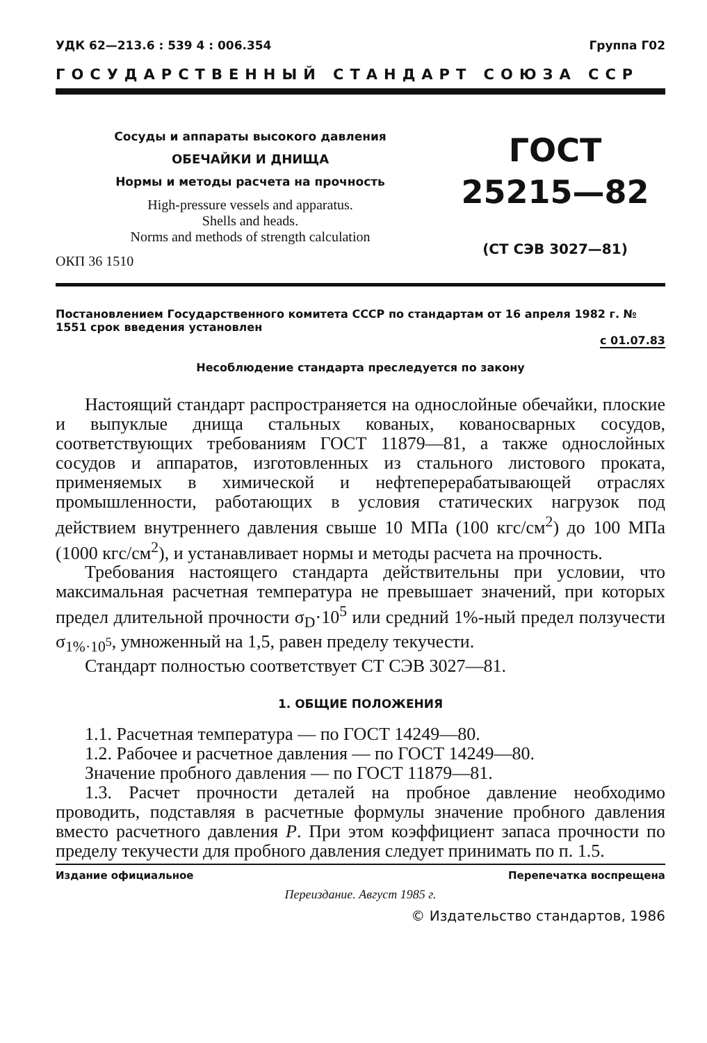УДК 62—213.6 : 539 4 : 006.354 Группа Г02
ГОСУДАРСТВЕННЫЙ СТАНДАРТ СОЮЗА ССР
Сосуды и аппараты высокого давления
ОБЕЧАЙКИ И ДНИЩА
Нормы и методы расчета на прочность
High-pressure vessels and apparatus.
Shells and heads.
Norms and methods of strength calculation
ОКП 36 1510
ГОСТ
25215—82
(СТ СЭВ 3027—81)
Постановлением Государственного комитета СССР по стандартам от 16 апреля 1982 г. № 1551 срок введения установлен
с 01.07.83
Несоблюдение стандарта преследуется по закону
Настоящий стандарт распространяется на однослойные обечайки, плоские и выпуклые днища стальных кованых, кованосварных сосудов, соответствующих требованиям ГОСТ 11879—81, а также однослойных сосудов и аппаратов, изготовленных из стального листового проката, применяемых в химической и нефтеперерабатывающей отраслях промышленности, работающих в условия статических нагрузок под действием внутреннего давления свыше 10 МПа (100 кгс/см<sup>2</sup>) до 100 МПа (1000 кгс/см<sup>2</sup>), и устанавливает нормы и методы расчета на прочность.
Требования настоящего стандарта действительны при условии, что максимальная расчетная температура не превышает значений, при которых предел длительной прочности σ<sub>D</sub>·10<sup>5</sup> или средний 1%-ный предел ползучести σ<sub>1%·10<sup>5</sup></sub>, умноженный на 1,5, равен пределу текучести.
Стандарт полностью соответствует СТ СЭВ 3027—81.
1. ОБЩИЕ ПОЛОЖЕНИЯ
1.1. Расчетная температура — по ГОСТ 14249—80.
1.2. Рабочее и расчетное давления — по ГОСТ 14249—80.
Значение пробного давления — по ГОСТ 11879—81.
1.3. Расчет прочности деталей на пробное давление необходимо проводить, подставляя в расчетные формулы значение пробного давления вместо расчетного давления P. При этом коэффициент запаса прочности по пределу текучести для пробного давления следует принимать по п. 1.5.
Издание официальное Перепечатка воспрещена
Переиздание. Август 1985 г.
© Издательство стандартов, 1986